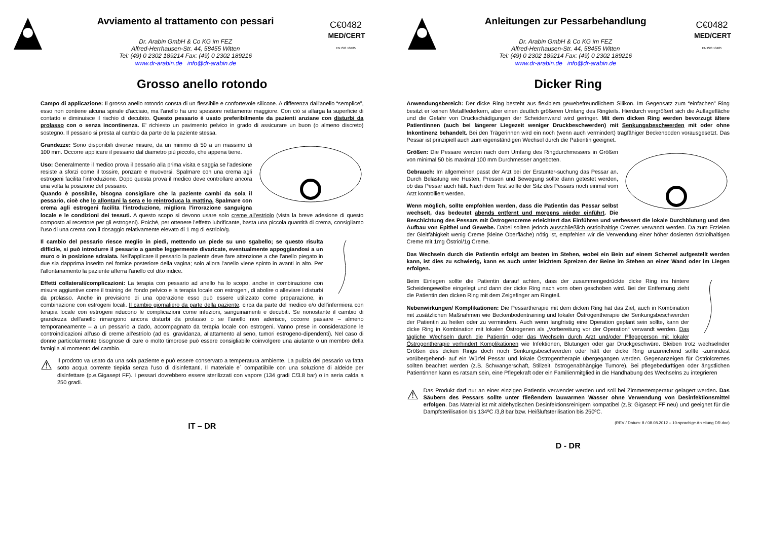Avviamento al trattamento con pessari
Dr. Arabin GmbH & Co KG im FEZ
Alfred-Herrhausen-Str. 44, 58455 Witten
Tel: (49) 0 2302 189214 Fax: (49) 0 2302 189216
www.dr-arabin.de info@dr-arabin.de
C€0482
MED/CERT
EN ISO 13485
Grosso anello rotondo
Campo di applicazione: Il grosso anello rotondo consta di un flessibile e confortevole silicone. A differenza dall'anello “semplice”, esso non contiene alcuna spirale d'acciaio, ma l'anello ha uno spessore nettamente maggiore. Con ciò si allarga la superficie di contatto e diminuisce il rischio di decubito. Questo pessario è usato preferibilmente da pazienti anziane con disturbi da prolasso con o senza incontinenza. E' richiesto un pavimento pelvico in grado di assicurare un buon (o almeno discreto) sostegno. Il pessario si presta al cambio da parte della paziente stessa.
Grandezze: Sono disponibili diverse misure, da un minimo di 50 a un massimo di 100 mm. Occorre applicare il pessario dal diametro più piccolo, che appena tiene.
Uso: Generalmente il medico prova il pessario alla prima visita e saggia se l'adesione resiste a sforzi come il tossire, ponzare e muoversi. Spalmare con una crema agli estrogeni facilita l'introduzione. Dopo questa prova il medico deve controllare ancora una volta la posizione del pessario.
Quando è possibile, bisogna consigliare che la paziente cambi da sola il pessario, cioè che lo allontani la sera e lo reintroduca la mattina. Spalmare con crema agli estrogeni facilita l'introduzione, migliora l'irrorazione sanguigna locale e le condizioni dei tessuti. A questo scopo si devono usare solo creme all'estriolo (vista la breve adesione di questo composto al recettore per gli estrogeni). Poiché, per ottenere l'effetto lubrificante, basta una piccola quantità di crema, consigliamo l'uso di una crema con il dosaggio relativamente elevato di 1 mg di estriolo/g.
Il cambio del pessario riesce meglio in piedi, mettendo un piede su uno sgabello; se questo risulta difficile, si può introdurre il pessario a gambe leggermente divaricate, eventualmente appoggiandosi a un muro o in posizione sdraiata. Nell'applicare il pessario la paziente deve fare attenzione a che l'anello piegato in due sia dapprima inserito nel fornice posteriore della vagina; solo allora l'anello viene spinto in avanti in alto. Per l'allontanamento la paziente afferra l'anello col dito indice.
Effetti collaterali/complicazioni: La terapia con pessario ad anello ha lo scopo, anche in combinazione con misure aggiuntive come il training del fondo pelvico e la terapia locale con estrogeni, di abolire o alleviare i disturbi da prolasso. Anche in previsione di una operazione esso può essere utilizzato come preparazione, in combinazione con estrogeni locali. Il cambio giornaliero da parte della paziente, circa da parte del medico e/o dell'infermiera con terapia locale con estrogeni riducono le complicazioni come infezioni, sanguinamenti e decubiti. Se nonostante il cambio di grandezza dell'anello rimangono ancora disturbi da prolasso o se l'anello non aderisce, occorre passare – almeno temporaneamente – a un pessario a dado, accompagnato da terapia locale con estrogeni. Vanno prese in considerazione le controindicazioni all'uso di creme all'estriolo (ad es. gravidanza, allattamento al seno, tumori estrogeno-dipendenti). Nel caso di donne particolarmente bisognose di cure o molto timorose può essere consigliabile coinvolgere una aiutante o un membro della famiglia al momento del cambio.
⚠
Il prodotto va usato da una sola paziente e può essere conservato a temperatura ambiente. La pulizia del pessario va fatta sotto acqua corrente tiepida senza l'uso di disinfettanti. Il materiale e´ compatiibile con una soluzione di aldeide per disinfettare (p.e.Gigasept FF). I pessari dovrebbero essere sterilizzati con vapore (134 gradi C/3.8 bar) o in aeria calda a 250 gradi.
IT – DR
Anleitungen zur Pessarbehandlung
Dr. Arabin GmbH & Co KG im FEZ
Alfred-Herrhausen-Str. 44, 58455 Witten
Tel: (49) 0 2302 189214 Fax: (49) 0 2302 189216
www.dr-arabin.de info@dr-arabin.de
C€0482
MED/CERT
EN ISO 13485
Dicker Ring
Anwendungsbereich: Der dicke Ring besteht aus flexiblem gewebefreundlichem Silikon. Im Gegensatz zum “einfachen” Ring besitzt er keinen Metallfederkern, aber einen deutlich größeren Umfang des Ringteils. Hierdurch vergrößert sich die Auflagefläche und die Gefahr von Druckschädigungen der Scheidenwand wird geringer. Mit dem dicken Ring werden bevorzugt ältere Patientinnen (auch bei längerer Liegezeit weniger Druckbeschwerden) mit Senkungsbeschwerden mit oder ohne Inkontinenz behandelt. Bei den Trägerinnen wird ein noch (wenn auch vermindert) tragfähiger Beckenboden vorausgesetzt. Das Pessar ist prinzipiell auch zum eigenständigen Wechsel durch die Patientin geeignet.
Größen: Die Pessare werden nach dem Umfang des Ringdurchmessers in Größen von minimal 50 bis maximal 100 mm Durchmesser angeboten.
Gebrauch: Im allgemeinen passt der Arzt bei der Erstunter-suchung das Pessar an. Durch Belastung wie Husten, Pressen und Bewegung sollte dann getestet werden, ob das Pessar auch hält. Nach dem Test sollte der Sitz des Pessars noch einmal vom Arzt kontrolliert werden.
Wenn möglich, sollte empfohlen werden, dass die Patientin das Pessar selbst wechselt, das bedeutet abends entfernt und morgens wieder einführt. Die Beschichtung des Pessars mit Östrogencreme erleichtert das Einführen und verbessert die lokale Durchblutung und den Aufbau von Epithel und Gewebe. Dabei sollten jedoch ausschließlich östriolhaltige Cremes verwandt werden. Da zum Erzielen der Gleitfähigkeit wenig Creme (kleine Oberfläche) nötig ist, empfehlen wir die Verwendung einer höher dosierten östriolhaltigen Creme mit 1mg Östriol/1g Creme.
Das Wechseln durch die Patientin erfolgt am besten im Stehen, wobei ein Bein auf einem Schemel aufgestellt werden kann, ist dies zu schwierig, kann es auch unter leichtem Spreizen der Beine im Stehen an einer Wand oder im Liegen erfolgen.
Beim Einlegen sollte die Patientin darauf achten, dass der zusammengedrückte dicke Ring ins hintere Scheidengewölbe eingelegt und dann der dicke Ring nach vorn oben geschoben wird. Bei der Entfernung zieht die Patientin den dicken Ring mit dem Zeigefinger am Ringteil.
Nebenwirkungen/ Komplikationen: Die Pessartherapie mit dem dicken Ring hat das Ziel, auch in Kombination mit zusätzlichen Maßnahmen wie Beckenbodentraining und lokaler Östrogentherapie die Senkungsbeschwerden der Patientin zu heilen oder zu vermindern. Auch wenn langfristig eine Operation geplant sein sollte, kann der dicke Ring in Kombination mit lokalen Östrogenen als „Vorbereitung vor der Operation“ verwandt werden. Das tägliche Wechseln durch die Patientin oder das Wechseln durch Arzt und/oder Pflegeperson mit lokaler Östrogentherapie verhindert Komplikationen wie Infektionen, Blutungen oder gar Druckgeschwüre. Bleiben trotz wechselnder Größen des dicken Rings doch noch Senkungsbeschwerden oder hält der dicke Ring unzureichend sollte -zumindest vorübergehend- auf ein Würfel Pessar und lokale Östrogentherapie übergegangen werden. Gegenanzeigen für Östriolcremes sollten beachtet werden (z.B. Schwangerschaft, Stillzeit, östrogenabhängige Tumore). Bei pflegebedürftigen oder ängstlichen Patientinnen kann es ratsam sein, eine Pflegekraft oder ein Familienmitglied in die Handhabung des Wechselns zu integrieren
⚠
Das Produkt darf nur an einer einzigen Patientin verwendet werden und soll bei Zimmertemperatur gelagert werden. Das Säubern des Pessars sollte unter fließendem lauwarmen Wasser ohne Verwendung von Desinfektionsmittel erfolgen. Das Material ist mit aldehydischen Desinfektionsreinigern kompatibel (z.B: Gigasept FF neu) und geeignet für die Dampfsterilisation bis 134ºC /3,8 bar bzw. Heißluftsterilisation bis 250ºC.
(REV / Datum: 8 / 08.08.2012 – 10-sprachige Anleitung DR.doc)
D - DR